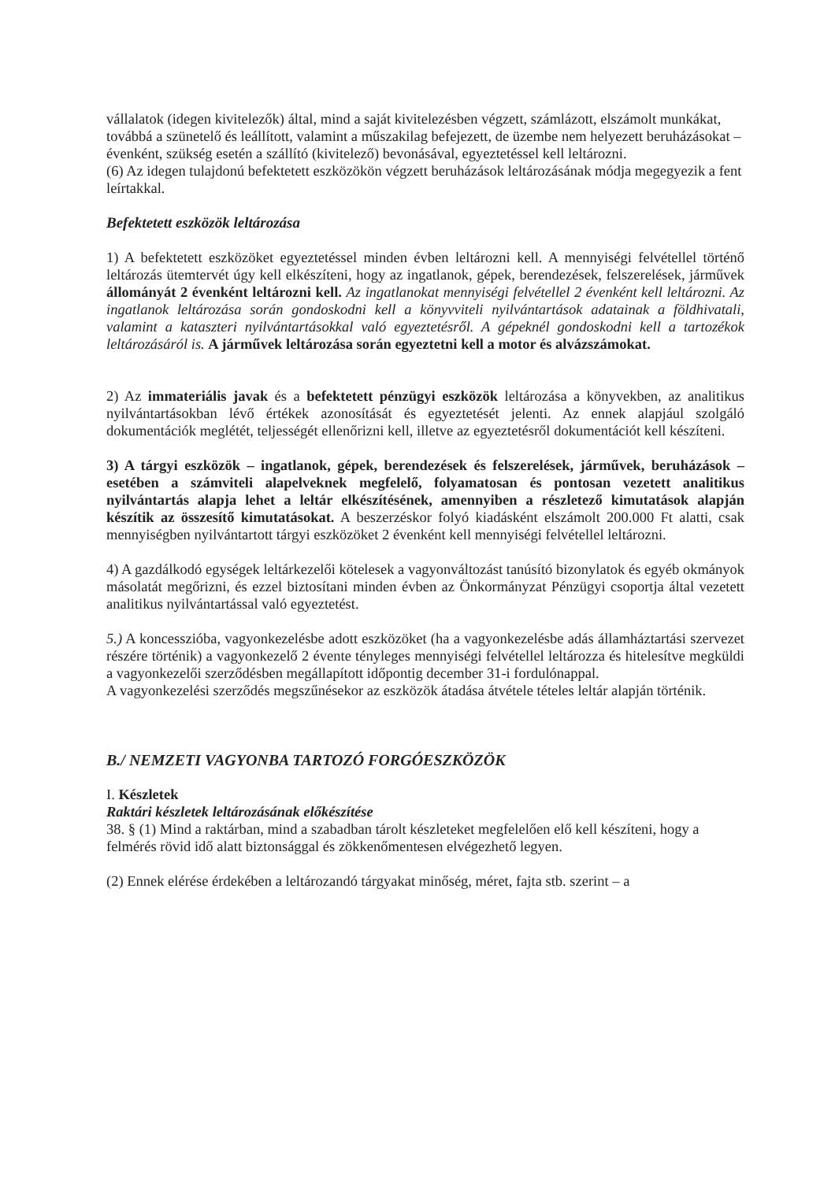vállalatok (idegen kivitelezők) által, mind a saját kivitelezésben végzett, számlázott, elszámolt munkákat, továbbá a szünetelő és leállított, valamint a műszakilag befejezett, de üzembe nem helyezett beruházásokat – évenként, szükség esetén a szállító (kivitelező) bevonásával, egyeztetéssel kell leltározni.
(6) Az idegen tulajdonú befektetett eszközökön végzett beruházások leltározásának módja megegyezik a fent leírtakkal.
Befektetett eszközök leltározása
1) A befektetett eszközöket egyeztetéssel minden évben leltározni kell. A mennyiségi felvétellel történő leltározás ütemtervét úgy kell elkészíteni, hogy az ingatlanok, gépek, berendezések, felszerelések, járművek állományát 2 évenként leltározni kell. Az ingatlanokat mennyiségi felvétellel 2 évenként kell leltározni. Az ingatlanok leltározása során gondoskodni kell a könyvviteli nyilvántartások adatainak a földhivatali, valamint a kataszteri nyilvántartásokkal való egyeztetésről. A gépeknél gondoskodni kell a tartozékok leltározásáról is. A járművek leltározása során egyeztetni kell a motor és alvázszámokat.
2) Az immateriális javak és a befektetett pénzügyi eszközök leltározása a könyvekben, az analitikus nyilvántartásokban lévő értékek azonosítását és egyeztetését jelenti. Az ennek alapjául szolgáló dokumentációk meglétét, teljességét ellenőrizni kell, illetve az egyeztetésről dokumentációt kell készíteni.
3) A tárgyi eszközök – ingatlanok, gépek, berendezések és felszerelések, járművek, beruházások –esetében a számviteli alapelveknek megfelelő, folyamatosan és pontosan vezetett analitikus nyilvántartás alapja lehet a leltár elkészítésének, amennyiben a részletező kimutatások alapján készítik az összesítő kimutatásokat. A beszerzéskor folyó kiadásként elszámolt 200.000 Ft alatti, csak mennyiségben nyilvántartott tárgyi eszközöket 2 évenként kell mennyiségi felvétellel leltározni.
4) A gazdálkodó egységek leltárkezelői kötelesek a vagyonváltozást tanúsító bizonylatok és egyéb okmányok másolatát megőrizni, és ezzel biztosítani minden évben az Önkormányzat Pénzügyi csoportja által vezetett analitikus nyilvántartással való egyeztetést.
5.) A koncesszióba, vagyonkezelésbe adott eszközöket (ha a vagyonkezelésbe adás államháztartási szervezet részére történik) a vagyonkezelő 2 évente tényleges mennyiségi felvétellel leltározza és hitelesítve megküldi a vagyonkezelői szerződésben megállapított időpontig december 31-i fordulónappal.
A vagyonkezelési szerződés megszűnésekor az eszközök átadása átvétele tételes leltár alapján történik.
B./ NEMZETI VAGYONBA TARTOZÓ FORGÓESZKÖZÖK
I. Készletek
Raktári készletek leltározásának előkészítése
38. § (1) Mind a raktárban, mind a szabadban tárolt készleteket megfelelően elő kell készíteni, hogy a felmérés rövid idő alatt biztonsággal és zökkenőmentesen elvégezhető legyen.
(2) Ennek elérése érdekében a leltározandó tárgyakat minőség, méret, fajta stb. szerint – a